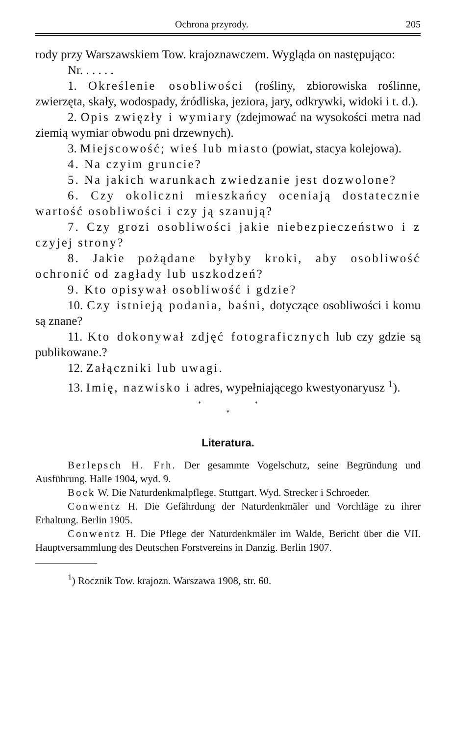Ochrona przyrody. 205
rody przy Warszawskiem Tow. krajoznawczem. Wygląda on następująco:
Nr. . . . . .
1. Określenie osobliwości (rośliny, zbiorowiska roślinne, zwierzęta, skały, wodospady, źródliska, jeziora, jary, odkrywki, widoki i t. d.).
2. Opis zwięzły i wymiary (zdejmować na wysokości metra nad ziemią wymiar obwodu pni drzewnych).
3. Miejscowość; wieś lub miasto (powiat, stacya kolejowa).
4. Na czyim gruncie?
5. Na jakich warunkach zwiedzanie jest dozwolone?
6. Czy okoliczni mieszkańcy oceniają dostatecznie wartość osobliwości i czy ją szanują?
7. Czy grozi osobliwości jakie niebezpieczeństwo i z czyjej strony?
8. Jakie pożądane byłyby kroki, aby osobliwość ochronić od zagłady lub uszkodzeń?
9. Kto opisywał osobliwość i gdzie?
10. Czy istnieją podania, baśni, dotyczące osobliwości i komu są znane?
11. Kto dokonywał zdjęć fotograficznych lub czy gdzie są publikowane.?
12. Załączniki lub uwagi.
13. Imię, nazwisko i adres, wypełniającego kwestyonaryusz <sup>1</sup>).
* *
*
Literatura.
Berlepsch H. Frh. Der gesammte Vogelschutz, seine Begründung und Ausführung. Halle 1904, wyd. 9.
Bock W. Die Naturdenkmalpflege. Stuttgart. Wyd. Strecker i Schroeder.
Conwentz H. Die Gefährdung der Naturdenkmäler und Vorchläge zu ihrer Erhaltung. Berlin 1905.
Conwentz H. Die Pflege der Naturdenkmäler im Walde, Bericht über die VII. Hauptversammlung des Deutschen Forstvereins in Danzig. Berlin 1907.
<sup>1</sup>) Rocznik Tow. krajozn. Warszawa 1908, str. 60.